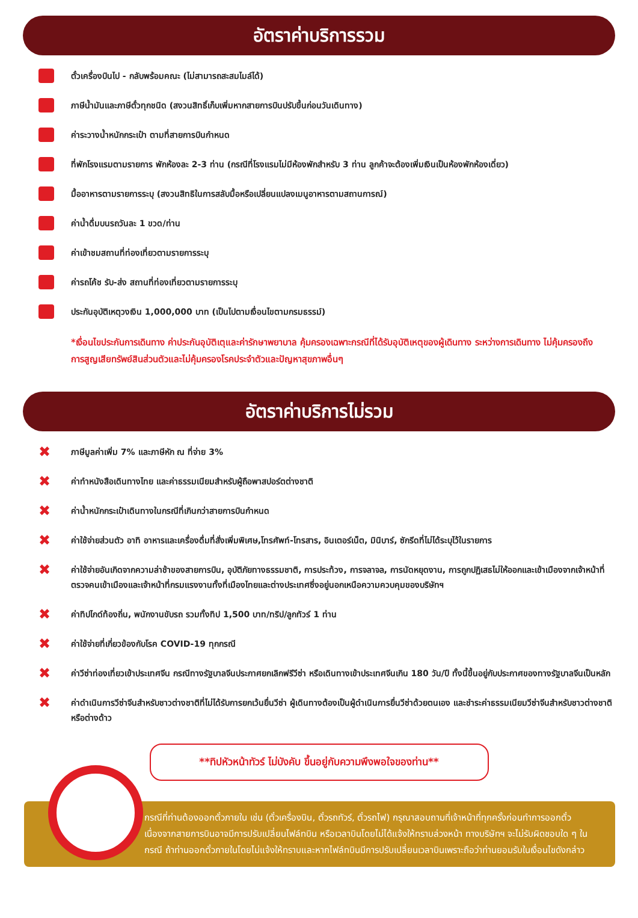อัตราค่าบริการรวม
ตั๋วเครื่องบินไป - กลับพร้อมคณะ (ไม่สามารถสะสมไมล์ได้)
ภาษีน้ำมันและภาษีตั๋วทุกชนิด (สงวนสิทธิ์เก็บเพิ่มหากสายการบินปรับขึ้นก่อนวันเดินทาง)
ค่าระวางน้ำหนักกระเป๋า ตามที่สายการบินกำหนด
ที่พักโรงแรมตามรายการ พักห้องละ 2-3 ท่าน (กรณีที่โรงแรมไม่มีห้องพักสำหรับ 3 ท่าน ลูกค้าจะต้องเพิ่มเงินเป็นห้องพักห้องเดี่ยว)
มื้ออาหารตามรายการระบุ (สงวนสิทธิในการสลับมื้อหรือเปลี่ยนแปลงเมนูอาหารตามสถานการณ์)
ค่าน้ำดื่มบนรถวันละ 1 ขวด/ท่าน
ค่าเข้าชมสถานที่ท่องเที่ยวตามรายการระบุ
ค่ารถโค้ช รับ-ส่ง สถานที่ท่องเที่ยวตามรายการระบุ
ประกันอุบัติเหตุวงเงิน 1,000,000 บาท (เป็นไปตามเงื่อนไขตามกรมธรรม์)
*เงื่อนไขประกันการเดินทาง ค่าประกันอุบัติเตุและค่ารักษาพยาบาล คุ้มครองเฉพาะกรณีที่ได้รับอุบัติเหตุของผู้เดินทาง ระหว่างการเดินทาง ไม่คุ้มครองถึงการสูญเสียทรัพย์สินส่วนตัวและไม่คุ้มครองโรคประจำตัวและปัญหาสุขภาพอื่นๆ
อัตราค่าบริการไม่รวม
✖ ภาษีมูลค่าเพิ่ม 7% และภาษีหัก ณ ที่จ่าย 3%
✖ ค่าทำหนังสือเดินทางไทย และค่าธรรมเนียมสำหรับผู้ถือพาสปอร์ตต่างชาติ
✖ ค่าน้ำหนักกระเป๋าเดินทางในกรณีที่เกินกว่าสายการบินกำหนด
✖ ค่าใช้จ่ายส่วนตัว อาทิ อาหารและเครื่องดื่มที่สั่งเพิ่มพิเศษ,โทรศัพท์-โทรสาร, อินเตอร์เน็ต, มินิบาร์, ซักรีดที่ไม่ได้ระบุไว้ในรายการ
✖ ค่าใช้จ่ายอันเกิดจากความล่าช้าของสายการบิน, อุบัติภัยทางธรรมชาติ, การประท้วง, การจลาจล, การนัดหยุดงาน, การถูกปฏิเสธไม่ให้ออกและเข้าเมืองจากเจ้าหน้าที่ตรวจคนเข้าเมืองและเจ้าหน้าที่กรมแรงงานทั้งที่เมืองไทยและต่างประเทศซึ่งอยู่นอกเหนือความควบคุมของบริษัทฯ
✖ ค่าทิปไกด์ท้องถิ่น, พนักงานขับรถ รวมทั้งทิป 1,500 บาท/ทริป/ลูกทัวร์ 1 ท่าน
✖ ค่าใช้จ่ายที่เกี่ยวข้องกับโรค COVID-19 ทุกกรณี
✖ ค่าวีซ่าท่องเที่ยวเข้าประเทศจีน กรณีทางรัฐบาลจีนประกาศยกเลิกฟรีวีซ่า หรือเดินทางเข้าประเทศจีนเกิน 180 วัน/ปี ทั้งนี้ขึ้นอยู่กับประกาศของทางรัฐบาลจีนเป็นหลัก
✖ ค่าดำเนินการวีซ่าจีนสำหรับชาวต่างชาติที่ไม่ได้รับการยกเว้นยื่นวีซ่า ผู้เดินทางต้องเป็นผู้ดำเนินการยื่นวีซ่าด้วยตนเอง และชำระค่าธรรมเนียมวีซ่าจีนสำหรับชาวต่างชาติหรือต่างด้าว
**ทิปหัวหน้าทัวร์ ไม่บังคับ ขึ้นอยู่กับความพึงพอใจของท่าน**
กรณีที่ท่านต้องออกตั๋วภายใน เช่น (ตั๋วเครื่องบิน, ตั๋วรถทัวร์, ตั๋วรถไฟ) กรุณาสอบถามที่เจ้าหน้าที่ทุกครั้งก่อนทำการออกตั๋ว เนื่องจากสายการบินอาจมีการปรับเปลี่ยนไฟล์ทบิน หรือเวลาบินโดยไม่ได้แจ้งให้ทราบล่วงหน้า ทางบริษัทฯ จะไม่รับผิดชอบใด ๆ ในกรณี ถ้าท่านออกตั๋วภายในโดยไม่แจ้งให้ทราบและหากไฟล์ทบินมีการปรับเปลี่ยนเวลาบินเพราะถือว่าท่านยอมรับในเงื่อนไขดังกล่าว